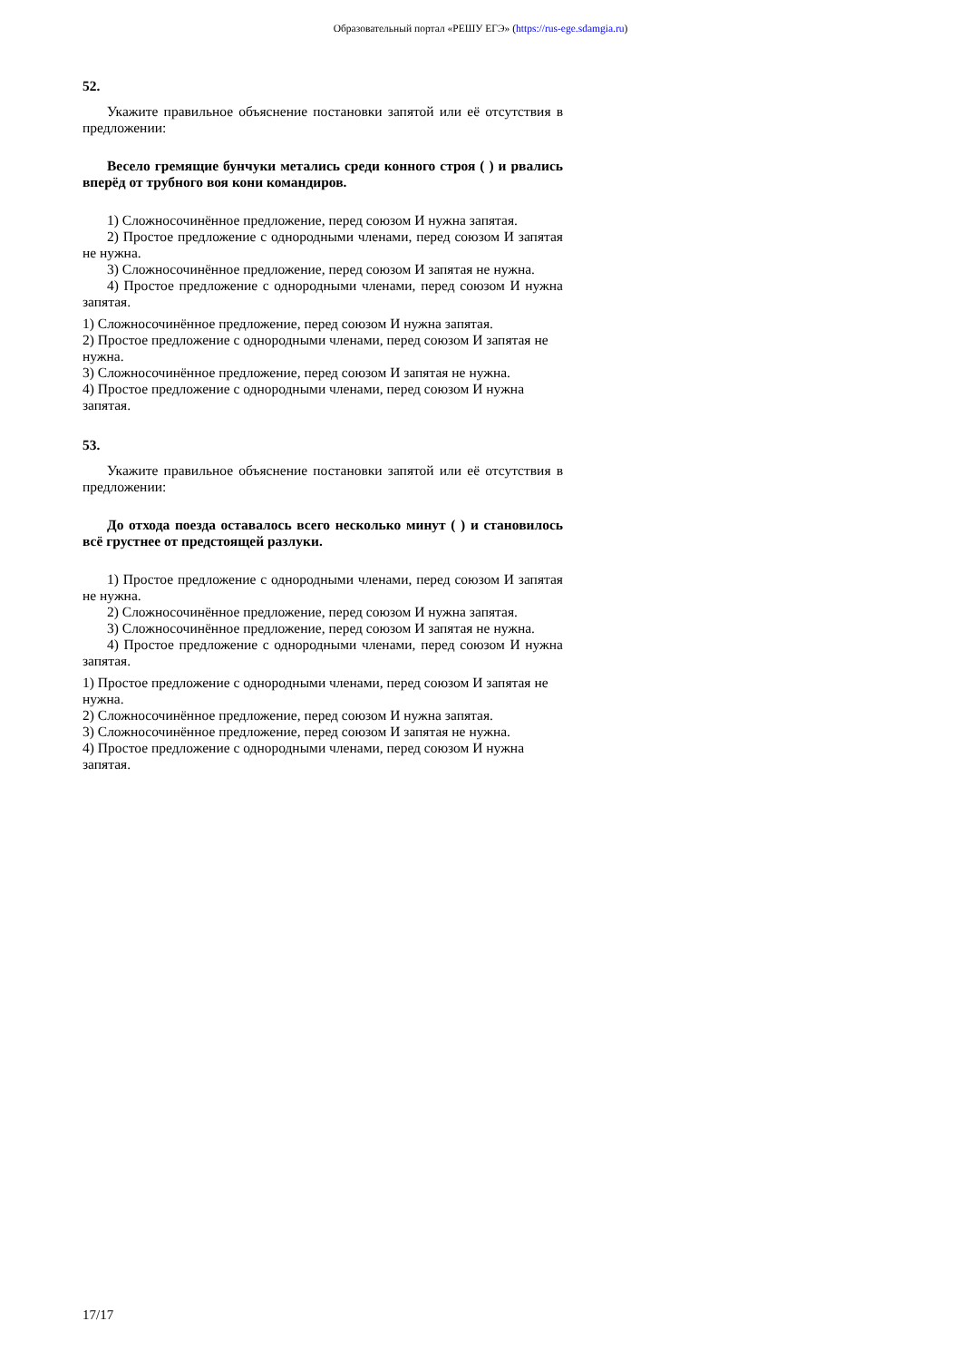Образовательный портал «РЕШУ ЕГЭ» (https://rus-ege.sdamgia.ru)
52.
Укажите правильное объяснение постановки запятой или её отсутствия в предложении:
Весело гремящие бунчуки метались среди конного строя ( ) и рвались вперёд от трубного воя кони командиров.
1) Сложносочинённое предложение, перед союзом И нужна запятая.
2) Простое предложение с однородными членами, перед союзом И запятая не нужна.
3) Сложносочинённое предложение, перед союзом И запятая не нужна.
4) Простое предложение с однородными членами, перед союзом И нужна запятая.
1) Сложносочинённое предложение, перед союзом И нужна запятая.
2) Простое предложение с однородными членами, перед союзом И запятая не нужна.
3) Сложносочинённое предложение, перед союзом И запятая не нужна.
4) Простое предложение с однородными членами, перед союзом И нужна запятая.
53.
Укажите правильное объяснение постановки запятой или её отсутствия в предложении:
До отхода поезда оставалось всего несколько минут ( ) и становилось всё грустнее от предстоящей разлуки.
1) Простое предложение с однородными членами, перед союзом И запятая не нужна.
2) Сложносочинённое предложение, перед союзом И нужна запятая.
3) Сложносочинённое предложение, перед союзом И запятая не нужна.
4) Простое предложение с однородными членами, перед союзом И нужна запятая.
1) Простое предложение с однородными членами, перед союзом И запятая не нужна.
2) Сложносочинённое предложение, перед союзом И нужна запятая.
3) Сложносочинённое предложение, перед союзом И запятая не нужна.
4) Простое предложение с однородными членами, перед союзом И нужна запятая.
17/17